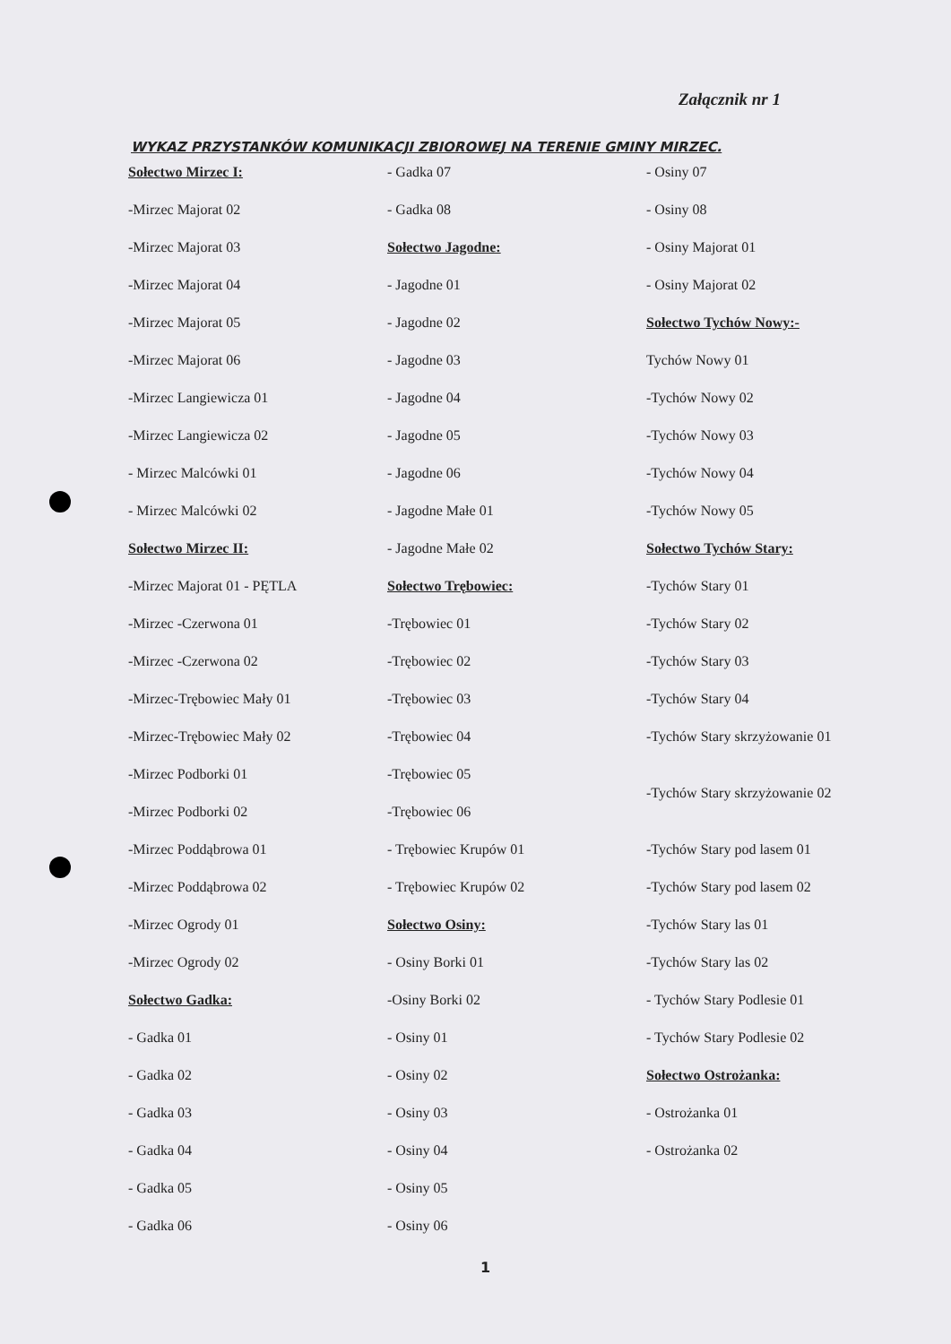Załącznik nr 1
WYKAZ PRZYSTANKÓW KOMUNIKACJI ZBIOROWEJ NA TERENIE GMINY MIRZEC.
Sołectwo Mirzec I:
-Mirzec Majorat 02
-Mirzec Majorat 03
-Mirzec Majorat 04
-Mirzec Majorat 05
-Mirzec Majorat 06
-Mirzec Langiewicza 01
-Mirzec Langiewicza 02
- Mirzec Malcówki 01
- Mirzec Malcówki 02
Sołectwo Mirzec II:
-Mirzec Majorat 01 - PĘTLA
-Mirzec -Czerwona 01
-Mirzec -Czerwona 02
-Mirzec-Trębowiec Mały 01
-Mirzec-Trębowiec Mały 02
-Mirzec Podborki 01
-Mirzec Podborki 02
-Mirzec Poddąbrowa 01
-Mirzec Poddąbrowa 02
-Mirzec Ogrody 01
-Mirzec Ogrody 02
Sołectwo Gadka:
- Gadka 01
- Gadka 02
- Gadka 03
- Gadka 04
- Gadka 05
- Gadka 06
- Gadka 07
- Gadka 08
Sołectwo Jagodne:
- Jagodne 01
- Jagodne 02
- Jagodne 03
- Jagodne 04
- Jagodne 05
- Jagodne 06
- Jagodne Małe 01
- Jagodne Małe 02
Sołectwo Trębowiec:
-Trębowiec 01
-Trębowiec 02
-Trębowiec 03
-Trębowiec 04
-Trębowiec 05
-Trębowiec 06
- Trębowiec Krupów 01
- Trębowiec Krupów 02
Sołectwo Osiny:
- Osiny Borki 01
-Osiny Borki 02
- Osiny 01
- Osiny 02
- Osiny 03
- Osiny 04
- Osiny 05
- Osiny 06
- Osiny 07
- Osiny 08
- Osiny Majorat 01
- Osiny Majorat 02
Sołectwo Tychów Nowy:-
Tychów Nowy 01
-Tychów Nowy 02
-Tychów Nowy 03
-Tychów Nowy 04
-Tychów Nowy 05
Sołectwo Tychów Stary:
-Tychów Stary 01
-Tychów Stary 02
-Tychów Stary 03
-Tychów Stary 04
-Tychów Stary skrzyżowanie 01
-Tychów Stary skrzyżowanie 02
-Tychów Stary pod lasem 01
-Tychów Stary pod lasem 02
-Tychów Stary las 01
-Tychów Stary las 02
- Tychów Stary Podlesie 01
- Tychów Stary Podlesie 02
Sołectwo Ostrożanka:
- Ostrożanka 01
- Ostrożanka 02
1